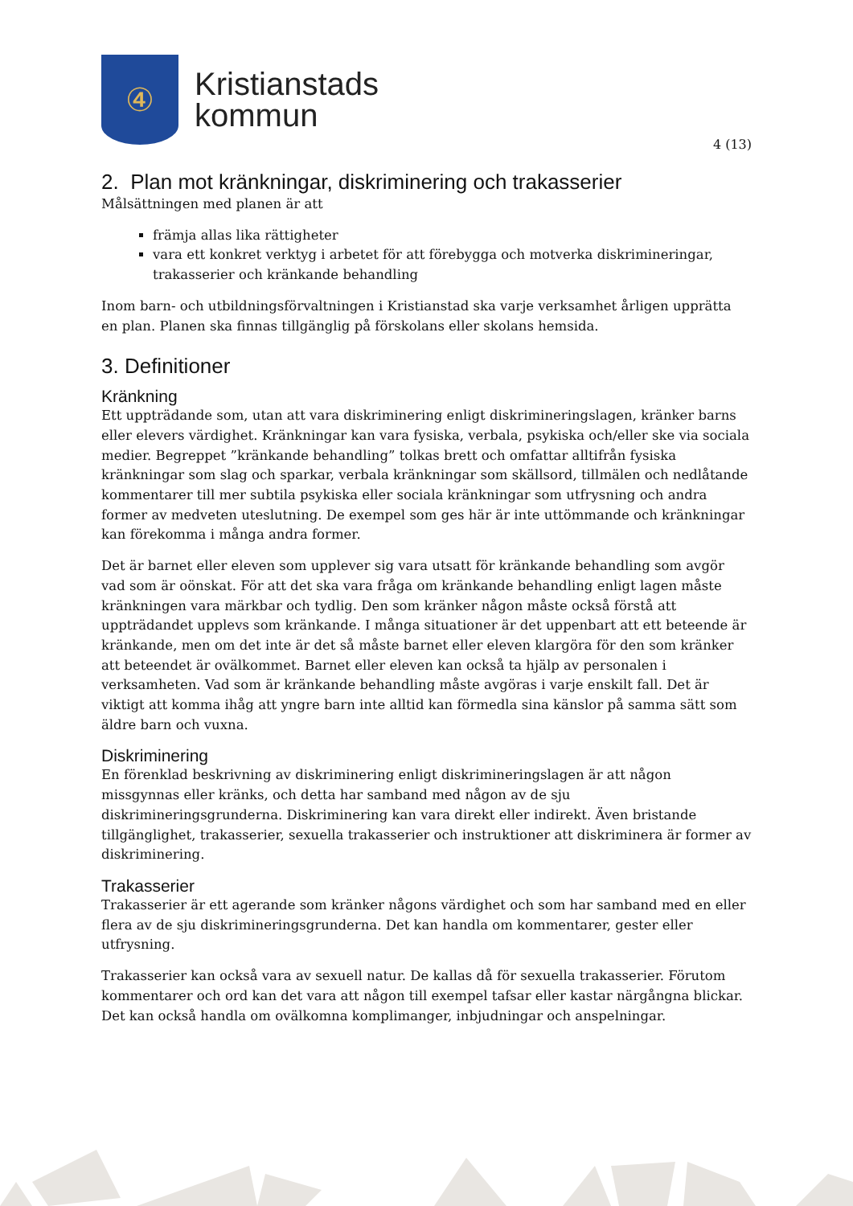④
Kristianstads
kommun
4 (13)
2. Plan mot kränkningar, diskriminering och trakasserier
Målsättningen med planen är att
främja allas lika rättigheter
vara ett konkret verktyg i arbetet för att förebygga och motverka diskrimineringar, trakasserier och kränkande behandling
Inom barn- och utbildningsförvaltningen i Kristianstad ska varje verksamhet årligen upprätta en plan. Planen ska finnas tillgänglig på förskolans eller skolans hemsida.
3. Definitioner
Kränkning
Ett uppträdande som, utan att vara diskriminering enligt diskrimineringslagen, kränker barns eller elevers värdighet. Kränkningar kan vara fysiska, verbala, psykiska och/eller ske via sociala medier. Begreppet ”kränkande behandling” tolkas brett och omfattar alltifrån fysiska kränkningar som slag och sparkar, verbala kränkningar som skällsord, tillmälen och nedlåtande kommentarer till mer subtila psykiska eller sociala kränkningar som utfrysning och andra former av medveten uteslutning. De exempel som ges här är inte uttömmande och kränkningar kan förekomma i många andra former.
Det är barnet eller eleven som upplever sig vara utsatt för kränkande behandling som avgör vad som är oönskat. För att det ska vara fråga om kränkande behandling enligt lagen måste kränkningen vara märkbar och tydlig. Den som kränker någon måste också förstå att uppträdandet upplevs som kränkande. I många situationer är det uppenbart att ett beteende är kränkande, men om det inte är det så måste barnet eller eleven klargöra för den som kränker att beteendet är ovälkommet. Barnet eller eleven kan också ta hjälp av personalen i verksamheten. Vad som är kränkande behandling måste avgöras i varje enskilt fall. Det är viktigt att komma ihåg att yngre barn inte alltid kan förmedla sina känslor på samma sätt som äldre barn och vuxna.
Diskriminering
En förenklad beskrivning av diskriminering enligt diskrimineringslagen är att någon missgynnas eller kränks, och detta har samband med någon av de sju diskrimineringsgrunderna. Diskriminering kan vara direkt eller indirekt. Även bristande tillgänglighet, trakasserier, sexuella trakasserier och instruktioner att diskriminera är former av diskriminering.
Trakasserier
Trakasserier är ett agerande som kränker någons värdighet och som har samband med en eller flera av de sju diskrimineringsgrunderna. Det kan handla om kommentarer, gester eller utfrysning.
Trakasserier kan också vara av sexuell natur. De kallas då för sexuella trakasserier. Förutom kommentarer och ord kan det vara att någon till exempel tafsar eller kastar närgångna blickar. Det kan också handla om ovälkomna komplimanger, inbjudningar och anspelningar.